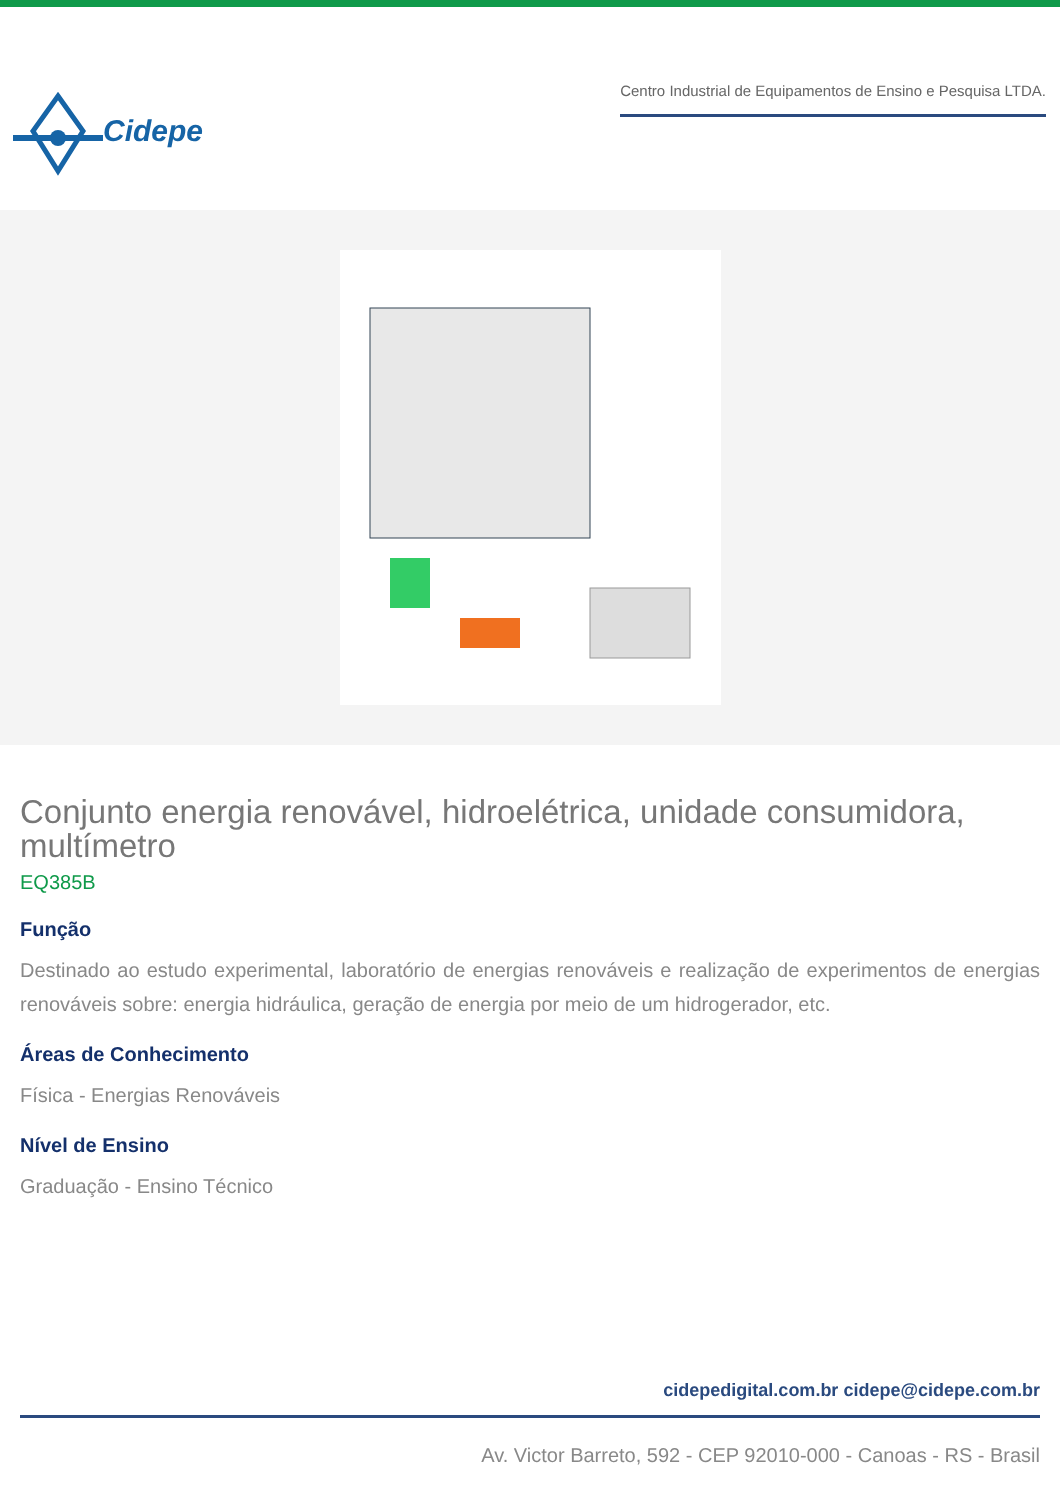Cidepe
Centro Industrial de Equipamentos de Ensino e Pesquisa LTDA.
Conjunto energia renovável, hidroelétrica, unidade consumidora, multímetro
EQ385B
Função
Destinado ao estudo experimental, laboratório de energias renováveis e realização de experimentos de energias renováveis sobre: energia hidráulica, geração de energia por meio de um hidrogerador, etc.
Áreas de Conhecimento
Física - Energias Renováveis
Nível de Ensino
Graduação - Ensino Técnico
cidepedigital.com.br cidepe@cidepe.com.br
Av. Victor Barreto, 592 - CEP 92010-000 - Canoas - RS - Brasil